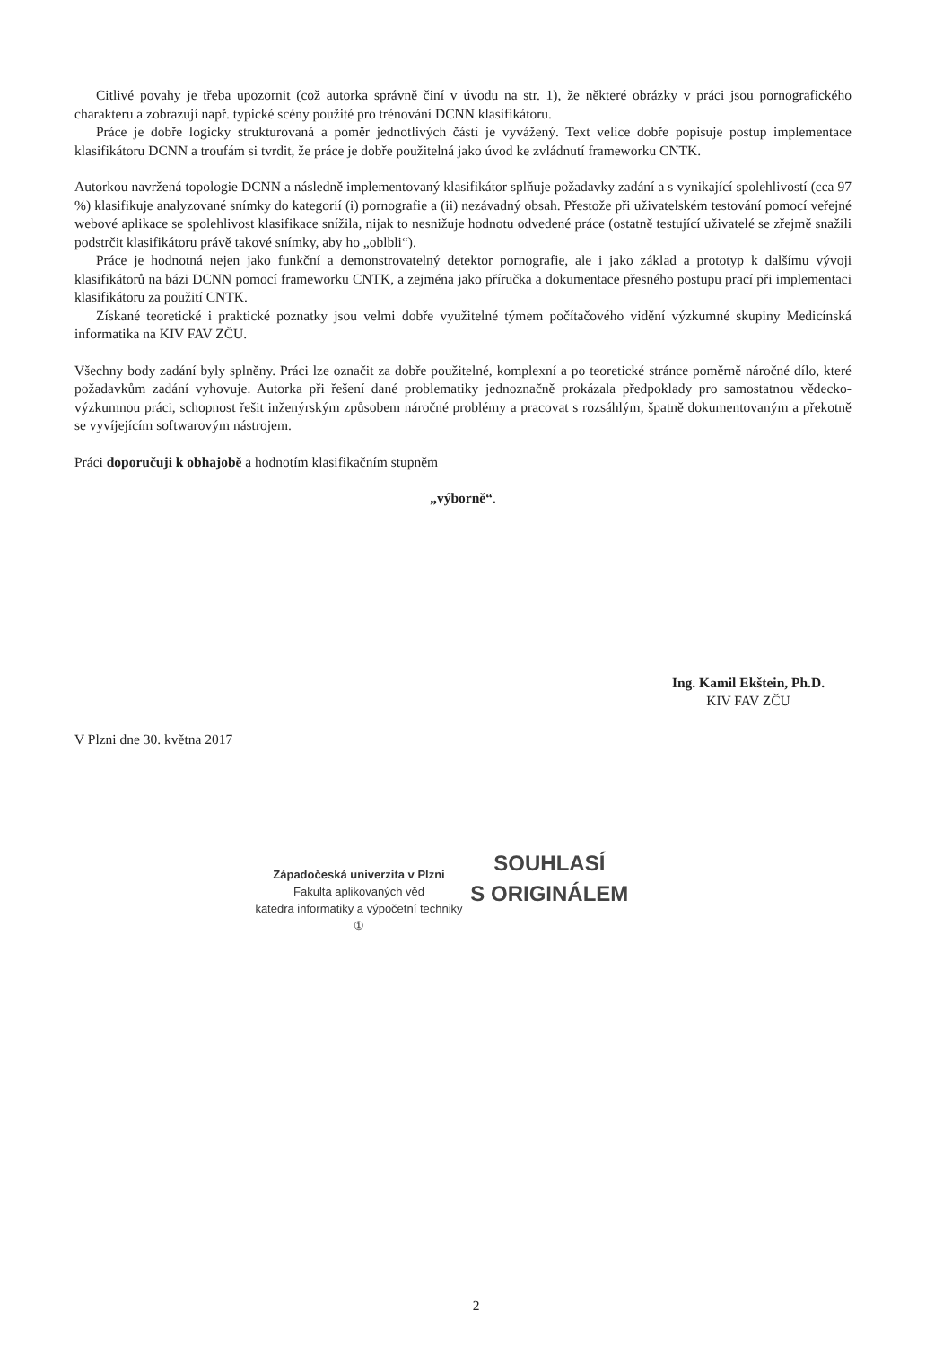Citlivé povahy je třeba upozornit (což autorka správně činí v úvodu na str. 1), že některé obrázky v práci jsou pornografického charakteru a zobrazují např. typické scény použité pro trénování DCNN klasifikátoru.
Práce je dobře logicky strukturovaná a poměr jednotlivých částí je vyvážený. Text velice dobře popisuje postup implementace klasifikátoru DCNN a troufám si tvrdit, že práce je dobře použitelná jako úvod ke zvládnutí frameworku CNTK.
Autorkou navržená topologie DCNN a následně implementovaný klasifikátor splňuje požadavky zadání a s vynikající spolehlivostí (cca 97 %) klasifikuje analyzované snímky do kategorií (i) pornografie a (ii) nezávadný obsah. Přestože při uživatelském testování pomocí veřejné webové aplikace se spolehlivost klasifikace snížila, nijak to nesnižuje hodnotu odvedené práce (ostatně testující uživatelé se zřejmě snažili podstrčit klasifikátoru právě takové snímky, aby ho „oblbli“).
Práce je hodnotná nejen jako funkční a demonstrovatelný detektor pornografie, ale i jako základ a prototyp k dalšímu vývoji klasifikátorů na bázi DCNN pomocí frameworku CNTK, a zejména jako příručka a dokumentace přesného postupu prací při implementaci klasifikátoru za použití CNTK.
Získané teoretické i praktické poznatky jsou velmi dobře využitelné týmem počítačového vidění výzkumné skupiny Medicínská informatika na KIV FAV ZČU.
Všechny body zadání byly splněny. Práci lze označit za dobře použitelné, komplexní a po teoretické stránce poměrně náročné dílo, které požadavkům zadání vyhovuje. Autorka při řešení dané problematiky jednoznačně prokázala předpoklady pro samostatnou vědecko-výzkumnou práci, schopnost řešit inženýrským způsobem náročné problémy a pracovat s rozsáhlým, špatně dokumentovaným a překotně se vyvíjejícím softwarovým nástrojem.
Práci doporučuji k obhajobě a hodnotím klasifikačním stupněm
„výborně“.
Ing. Kamil Ekštein, Ph.D.
KIV FAV ZČU
V Plzni dne 30. května 2017
Západočeská univerzita v Plzni
Fakulta aplikovaných věd
katedra informatiky a výpočetní techniky
①
SOUHLASÍ
S ORIGINÁLEM
2